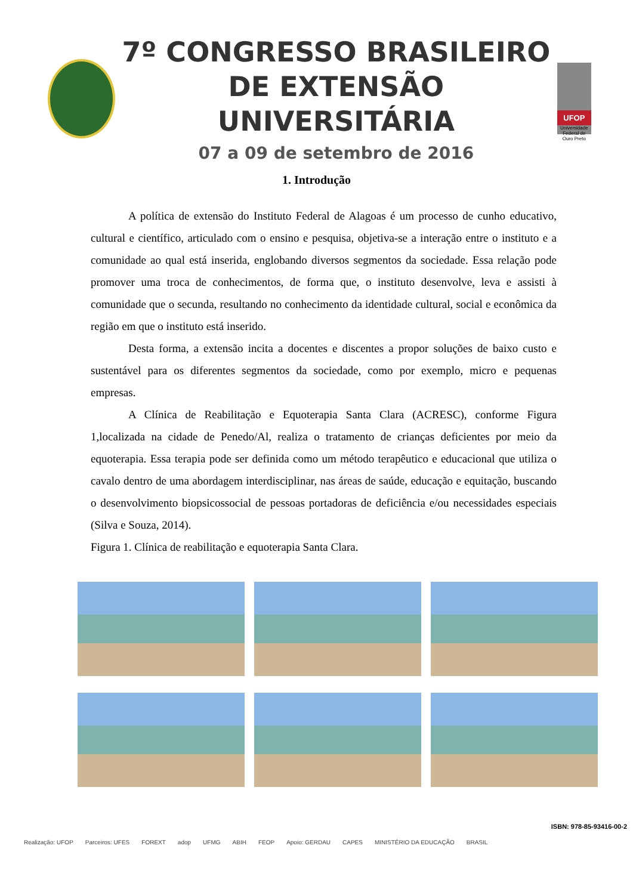7º CONGRESSO BRASILEIRO
DE EXTENSÃO UNIVERSITÁRIA
07 a 09 de setembro de 2016
UFOP
Universidade Federal de Ouro Preto
1. Introdução
A política de extensão do Instituto Federal de Alagoas é um processo de cunho educativo, cultural e científico, articulado com o ensino e pesquisa, objetiva-se a interação entre o instituto e a comunidade ao qual está inserida, englobando diversos segmentos da sociedade. Essa relação pode promover uma troca de conhecimentos, de forma que, o instituto desenvolve, leva e assisti à comunidade que o secunda, resultando no conhecimento da identidade cultural, social e econômica da região em que o instituto está inserido.
Desta forma, a extensão incita a docentes e discentes a propor soluções de baixo custo e sustentável para os diferentes segmentos da sociedade, como por exemplo, micro e pequenas empresas.
A Clínica de Reabilitação e Equoterapia Santa Clara (ACRESC), conforme Figura 1,localizada na cidade de Penedo/Al, realiza o tratamento de crianças deficientes por meio da equoterapia. Essa terapia pode ser definida como um método terapêutico e educacional que utiliza o cavalo dentro de uma abordagem interdisciplinar, nas áreas de saúde, educação e equitação, buscando o desenvolvimento biopsicossocial de pessoas portadoras de deficiência e/ou necessidades especiais (Silva e Souza, 2014).
Figura 1. Clínica de reabilitação e equoterapia Santa Clara.
ISBN: 978-85-93416-00-2
Realização: UFOP Parceiros: UFES FOREXT adop UFMG ABIH FEOP Apoio: GERDAU CAPES MINISTÉRIO DA EDUCAÇÃO BRASIL